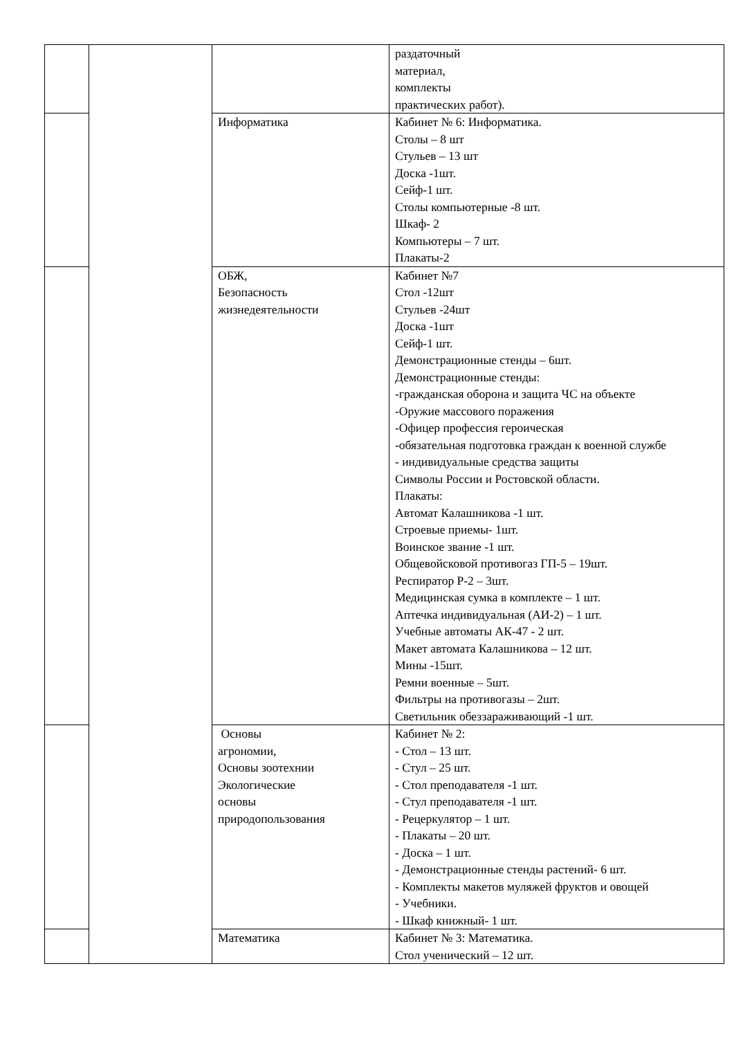| | | | раздаточный материал, комплекты практических работ). |
| | | Информатика | Кабинет № 6: Информатика. Столы – 8 шт Стульев – 13 шт Доска -1шт. Сейф-1 шт. Столы компьютерные -8 шт. Шкаф- 2 Компьютеры – 7 шт. Плакаты-2 |
| | | ОБЖ, Безопасность жизнедеятельности | Кабинет №7 Стол -12шт Стульев -24шт Доска -1шт Сейф-1 шт. Демонстрационные стенды – 6шт. Демонстрационные стенды: -гражданская оборона и защита ЧС на объекте -Оружие массового поражения -Офицер профессия героическая -обязательная подготовка граждан к военной службе - индивидуальные средства защиты Символы России и Ростовской области. Плакаты: Автомат Калашникова -1 шт. Строевые приемы- 1шт. Воинское звание -1 шт. Общевойсковой противогаз ГП-5 – 19шт. Респиратор Р-2 – 3шт. Медицинская сумка в комплекте – 1 шт. Аптечка индивидуальная (АИ-2) – 1 шт. Учебные автоматы АК-47 - 2 шт. Макет автомата Калашникова – 12 шт. Мины -15шт. Ремни военные – 5шт. Фильтры на противогазы – 2шт. Светильник обеззараживающий -1 шт. |
| | | Основы агрономии, Основы зоотехнии Экологические основы природопользования | Кабинет № 2: - Стол – 13 шт. - Стул – 25 шт. - Стол преподавателя -1 шт. - Стул преподавателя -1 шт. - Рецеркулятор – 1 шт. - Плакаты – 20 шт. - Доска – 1 шт. - Демонстрационные стенды растений- 6 шт. - Комплекты макетов муляжей фруктов и овощей - Учебники. - Шкаф книжный- 1 шт. |
| | | Математика | Кабинет № 3: Математика. Стол ученический – 12 шт. |